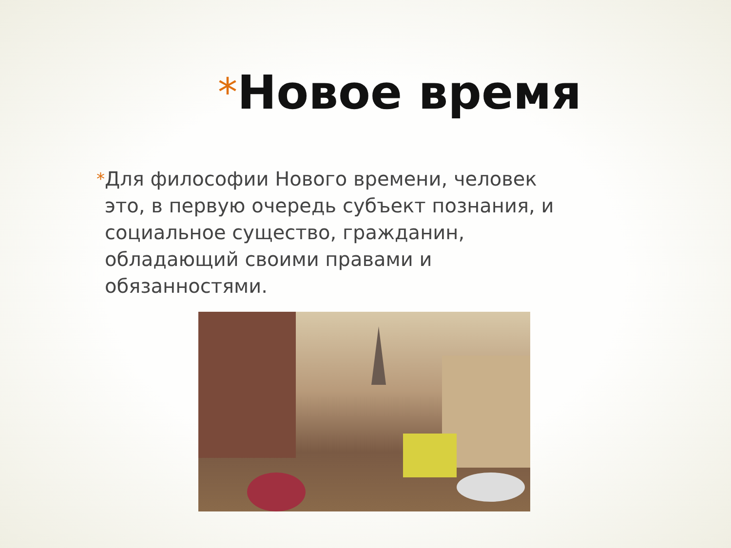*Новое время
*
Для философии Нового времени, человек это, в первую очередь субъект познания, и социальное существо, гражданин, обладающий своими правами и обязанностями.